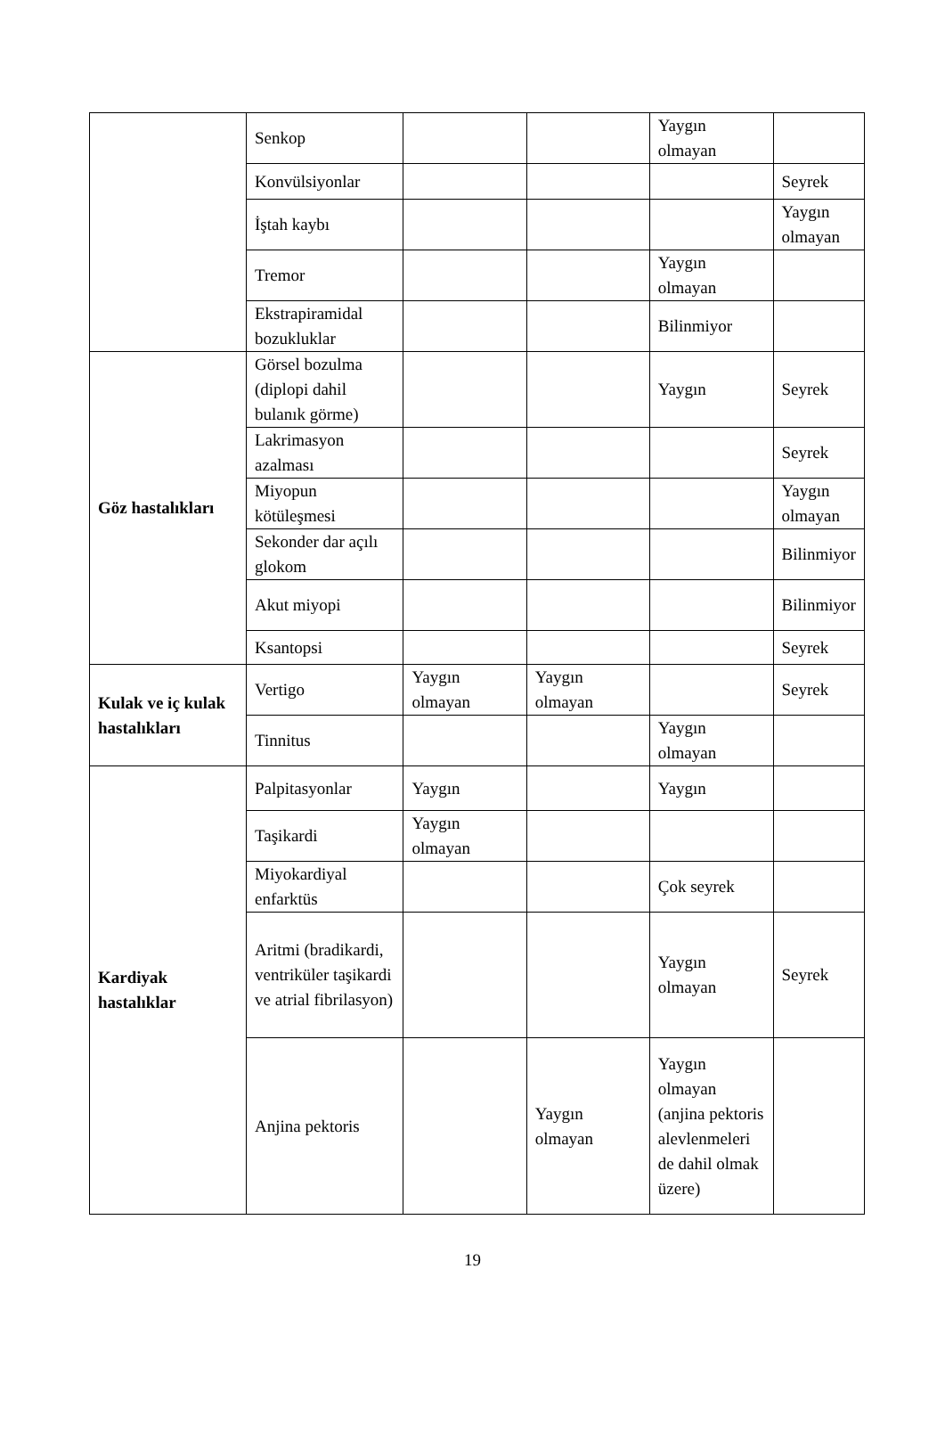| | Senkop | | | Yaygın olmayan | |
| | Konvülsiyonlar | | | | Seyrek |
| | İştah kaybı | | | | Yaygın olmayan |
| | Tremor | | | Yaygın olmayan | |
| | Ekstrapiramidal bozukluklar | | | Bilinmiyor | |
| Göz hastalıkları | Görsel bozulma (diplopi dahil bulanık görme) | | | Yaygın | Seyrek |
| | Lakrimasyon azalması | | | | Seyrek |
| | Miyopun kötüleşmesi | | | | Yaygın olmayan |
| | Sekonder dar açılı glokom | | | | Bilinmiyor |
| | Akut miyopi | | | | Bilinmiyor |
| | Ksantopsi | | | | Seyrek |
| Kulak ve iç kulak hastalıkları | Vertigo | Yaygın olmayan | Yaygın olmayan | | Seyrek |
| | Tinnitus | | | Yaygın olmayan | |
| Kardiyak hastalıklar | Palpitasyonlar | Yaygın | | Yaygın | |
| | Taşikardi | Yaygın olmayan | | | |
| | Miyokardiyal enfarktüs | | | Çok seyrek | |
| | Aritmi (bradikardi, ventriküler taşikardi ve atrial fibrilasyon) | | | Yaygın olmayan | Seyrek |
| | Anjina pektoris | | Yaygın olmayan | Yaygın olmayan (anjina pektoris alevlenmeleri de dahil olmak üzere) | |
19